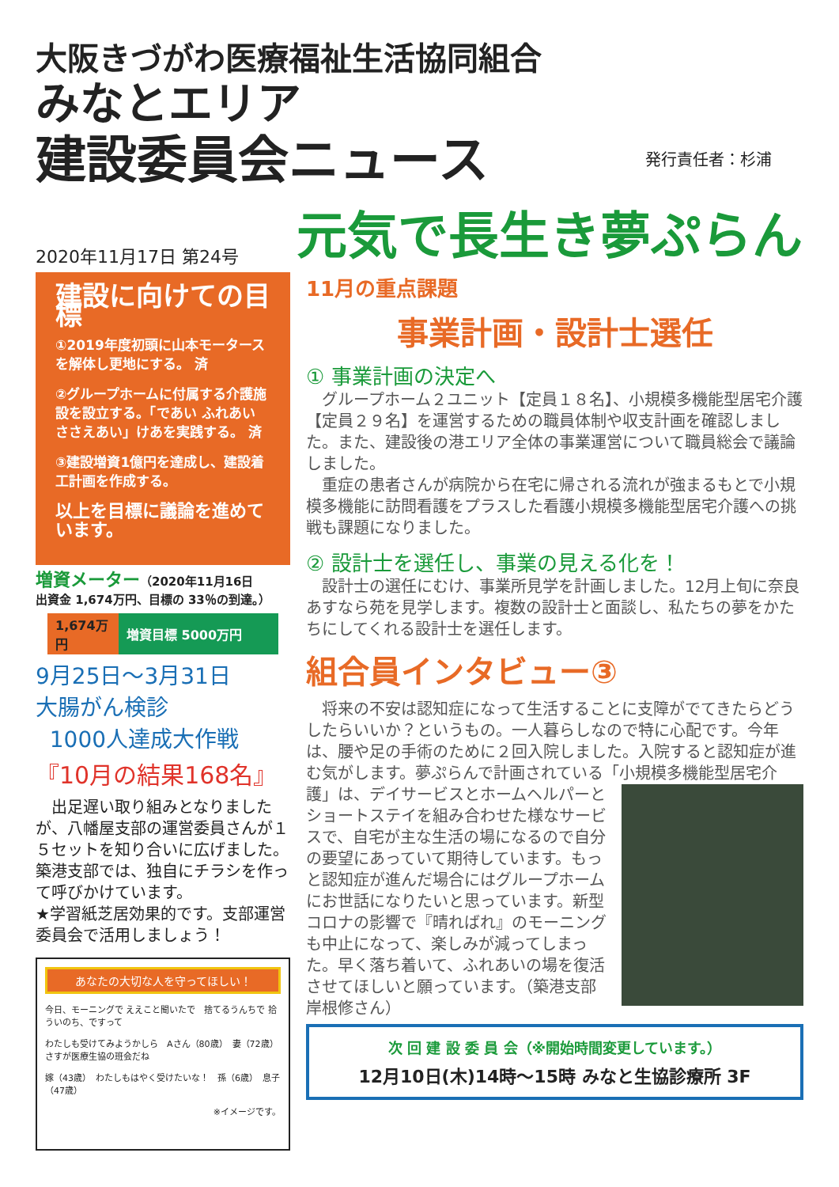大阪きづがわ医療福祉生活協同組合
みなとエリア
建設委員会ニュース 発行責任者：杉浦
2020年11月17日 第24号
元気で長生き夢ぷらん
建設に向けての目標
①2019年度初頭に山本モータースを解体し更地にする。 済
②グループホームに付属する介護施設を設立する。「であい ふれあい ささえあい」けあを実践する。 済
③建設増資1億円を達成し、建設着工計画を作成する。
以上を目標に議論を進めています。
増資メーター（2020年11月16日
出資金 1,674万円、目標の 33％の到達。）
1,674万円
増資目標 5000万円
9月25日～3月31日
大腸がん検診
1000人達成大作戦
『10月の結果168名』
　出足遅い取り組みとなりましたが、八幡屋支部の運営委員さんが１５セットを知り合いに広げました。築港支部では、独自にチラシを作って呼びかけています。
★学習紙芝居効果的です。支部運営委員会で活用しましょう！
あなたの大切な人を守ってほしい！
今日、モーニングで ええこと聞いたで　捨てるうんちで 拾ういのち、ですって
わたしも受けてみようかしら　Aさん（80歳）　妻（72歳）　さすが医療生協の班会だね
嫁（43歳）　わたしもはやく受けたいな！　孫（6歳）　息子（47歳）
※イメージです。
11月の重点課題
事業計画・設計士選任
① 事業計画の決定へ
　グループホーム２ユニット【定員１８名】、小規模多機能型居宅介護【定員２９名】を運営するための職員体制や収支計画を確認しました。また、建設後の港エリア全体の事業運営について職員総会で議論しました。
　重症の患者さんが病院から在宅に帰される流れが強まるもとで小規模多機能に訪問看護をプラスした看護小規模多機能型居宅介護への挑戦も課題になりました。
② 設計士を選任し、事業の見える化を！
　設計士の選任にむけ、事業所見学を計画しました。12月上旬に奈良あすなら苑を見学します。複数の設計士と面談し、私たちの夢をかたちにしてくれる設計士を選任します。
組合員インタビュー③
　将来の不安は認知症になって生活することに支障がでてきたらどうしたらいいか？というもの。一人暮らしなので特に心配です。今年は、腰や足の手術のために２回入院しました。入院すると認知症が進む気がします。夢ぷらんで計画されている「小規模多機能型居宅介護」は、デイサービスとホ
ームヘルパーとショートステイを組み合わせた様なサービスで、自宅が主な生活の場になるので自分の要望にあっていて期待しています。もっと認知症が進んだ場合にはグループホームにお世話になりたいと思っています。新型コロナの影響で『晴ればれ』のモーニングも中止になって、楽しみが減ってしまった。早く落ち着いて、ふれあいの場を復活させてほしいと願っています。（築港支部　岸根修さん）
次 回 建 設 委 員 会（※開始時間変更しています。）
12月10日(木)14時～15時 みなと生協診療所 3F